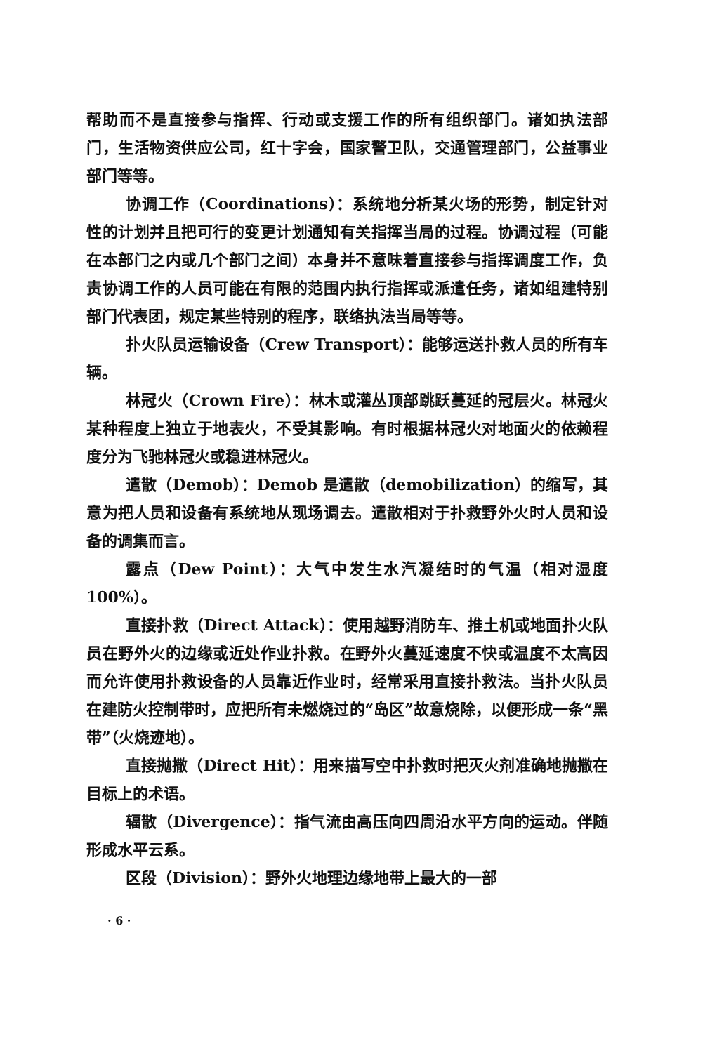帮助而不是直接参与指挥、行动或支援工作的所有组织部门。诸如执法部门，生活物资供应公司，红十字会，国家警卫队，交通管理部门，公益事业部门等等。
协调工作（Coordinations）：系统地分析某火场的形势，制定针对性的计划并且把可行的变更计划通知有关指挥当局的过程。协调过程（可能在本部门之内或几个部门之间）本身并不意味着直接参与指挥调度工作，负责协调工作的人员可能在有限的范围内执行指挥或派遣任务，诸如组建特别部门代表团，规定某些特别的程序，联络执法当局等等。
扑火队员运输设备（Crew Transport）：能够运送扑救人员的所有车辆。
林冠火（Crown Fire）：林木或灌丛顶部跳跃蔓延的冠层火。林冠火某种程度上独立于地表火，不受其影响。有时根据林冠火对地面火的依赖程度分为飞驰林冠火或稳进林冠火。
遣散（Demob）：Demob 是遣散（demobilization）的缩写，其意为把人员和设备有系统地从现场调去。遣散相对于扑救野外火时人员和设备的调集而言。
露点（Dew Point）：大气中发生水汽凝结时的气温（相对湿度100%）。
直接扑救（Direct Attack）：使用越野消防车、推土机或地面扑火队员在野外火的边缘或近处作业扑救。在野外火蔓延速度不快或温度不太高因而允许使用扑救设备的人员靠近作业时，经常采用直接扑救法。当扑火队员在建防火控制带时，应把所有未燃烧过的“岛区”故意烧除，以便形成一条“黑带”（火烧迹地）。
直接抛撒（Direct Hit）：用来描写空中扑救时把灭火剂准确地抛撒在目标上的术语。
辐散（Divergence）：指气流由高压向四周沿水平方向的运动。伴随形成水平云系。
区段（Division）：野外火地理边缘地带上最大的一部
· 6 ·